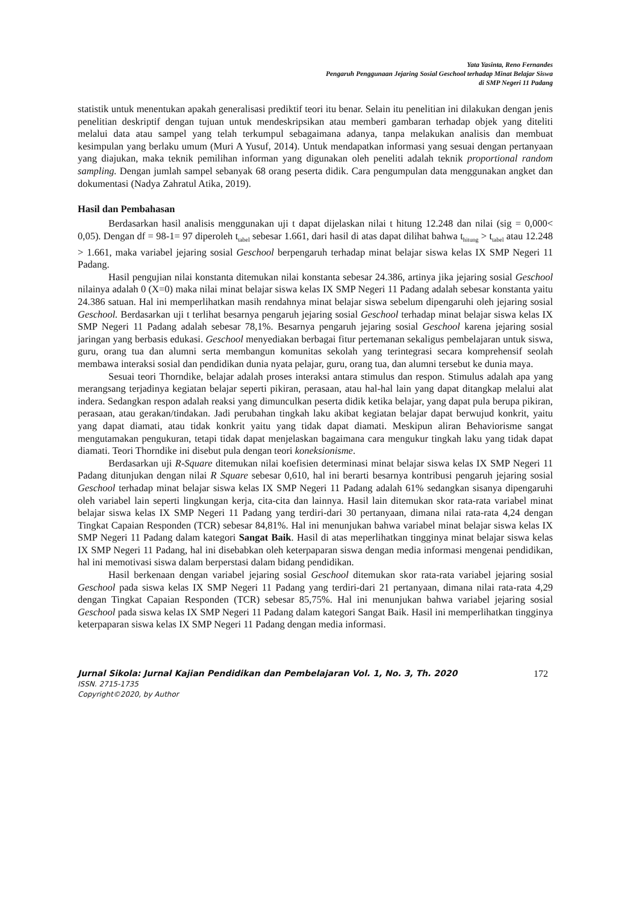Yata Yasinta, Reno Fernandes
Pengaruh Penggunaan Jejaring Sosial Geschool terhadap Minat Belajar Siswa
di SMP Negeri 11 Padang
statistik untuk menentukan apakah generalisasi prediktif teori itu benar. Selain itu penelitian ini dilakukan dengan jenis penelitian deskriptif dengan tujuan untuk mendeskripsikan atau memberi gambaran terhadap objek yang diteliti melalui data atau sampel yang telah terkumpul sebagaimana adanya, tanpa melakukan analisis dan membuat kesimpulan yang berlaku umum (Muri A Yusuf, 2014). Untuk mendapatkan informasi yang sesuai dengan pertanyaan yang diajukan, maka teknik pemilihan informan yang digunakan oleh peneliti adalah teknik proportional random sampling. Dengan jumlah sampel sebanyak 68 orang peserta didik. Cara pengumpulan data menggunakan angket dan dokumentasi (Nadya Zahratul Atika, 2019).
Hasil dan Pembahasan
Berdasarkan hasil analisis menggunakan uji t dapat dijelaskan nilai t hitung 12.248 dan nilai (sig = 0,000< 0,05). Dengan df = 98-1= 97 diperoleh t<sub>tabel</sub> sebesar 1.661, dari hasil di atas dapat dilihat bahwa t<sub>hitung</sub> > t<sub>tabel</sub> atau 12.248 > 1.661, maka variabel jejaring sosial Geschool berpengaruh terhadap minat belajar siswa kelas IX SMP Negeri 11 Padang.
Hasil pengujian nilai konstanta ditemukan nilai konstanta sebesar 24.386, artinya jika jejaring sosial Geschool nilainya adalah 0 (X=0) maka nilai minat belajar siswa kelas IX SMP Negeri 11 Padang adalah sebesar konstanta yaitu 24.386 satuan. Hal ini memperlihatkan masih rendahnya minat belajar siswa sebelum dipengaruhi oleh jejaring sosial Geschool. Berdasarkan uji t terlihat besarnya pengaruh jejaring sosial Geschool terhadap minat belajar siswa kelas IX SMP Negeri 11 Padang adalah sebesar 78,1%. Besarnya pengaruh jejaring sosial Geschool karena jejaring sosial jaringan yang berbasis edukasi. Geschool menyediakan berbagai fitur pertemanan sekaligus pembelajaran untuk siswa, guru, orang tua dan alumni serta membangun komunitas sekolah yang terintegrasi secara komprehensif seolah membawa interaksi sosial dan pendidikan dunia nyata pelajar, guru, orang tua, dan alumni tersebut ke dunia maya.
Sesuai teori Thorndike, belajar adalah proses interaksi antara stimulus dan respon. Stimulus adalah apa yang merangsang terjadinya kegiatan belajar seperti pikiran, perasaan, atau hal-hal lain yang dapat ditangkap melalui alat indera. Sedangkan respon adalah reaksi yang dimunculkan peserta didik ketika belajar, yang dapat pula berupa pikiran, perasaan, atau gerakan/tindakan. Jadi perubahan tingkah laku akibat kegiatan belajar dapat berwujud konkrit, yaitu yang dapat diamati, atau tidak konkrit yaitu yang tidak dapat diamati. Meskipun aliran Behaviorisme sangat mengutamakan pengukuran, tetapi tidak dapat menjelaskan bagaimana cara mengukur tingkah laku yang tidak dapat diamati. Teori Thorndike ini disebut pula dengan teori koneksionisme.
Berdasarkan uji R-Square ditemukan nilai koefisien determinasi minat belajar siswa kelas IX SMP Negeri 11 Padang ditunjukan dengan nilai R Square sebesar 0,610, hal ini berarti besarnya kontribusi pengaruh jejaring sosial Geschool terhadap minat belajar siswa kelas IX SMP Negeri 11 Padang adalah 61% sedangkan sisanya dipengaruhi oleh variabel lain seperti lingkungan kerja, cita-cita dan lainnya. Hasil lain ditemukan skor rata-rata variabel minat belajar siswa kelas IX SMP Negeri 11 Padang yang terdiri-dari 30 pertanyaan, dimana nilai rata-rata 4,24 dengan Tingkat Capaian Responden (TCR) sebesar 84,81%. Hal ini menunjukan bahwa variabel minat belajar siswa kelas IX SMP Negeri 11 Padang dalam kategori Sangat Baik. Hasil di atas meperlihatkan tingginya minat belajar siswa kelas IX SMP Negeri 11 Padang, hal ini disebabkan oleh keterpaparan siswa dengan media informasi mengenai pendidikan, hal ini memotivasi siswa dalam berperstasi dalam bidang pendidikan.
Hasil berkenaan dengan variabel jejaring sosial Geschool ditemukan skor rata-rata variabel jejaring sosial Geschool pada siswa kelas IX SMP Negeri 11 Padang yang terdiri-dari 21 pertanyaan, dimana nilai rata-rata 4,29 dengan Tingkat Capaian Responden (TCR) sebesar 85,75%. Hal ini menunjukan bahwa variabel jejaring sosial Geschool pada siswa kelas IX SMP Negeri 11 Padang dalam kategori Sangat Baik. Hasil ini memperlihatkan tingginya keterpaparan siswa kelas IX SMP Negeri 11 Padang dengan media informasi.
Jurnal Sikola: Jurnal Kajian Pendidikan dan Pembelajaran Vol. 1, No. 3, Th. 2020 172
ISSN. 2715-1735
Copyright©2020, by Author